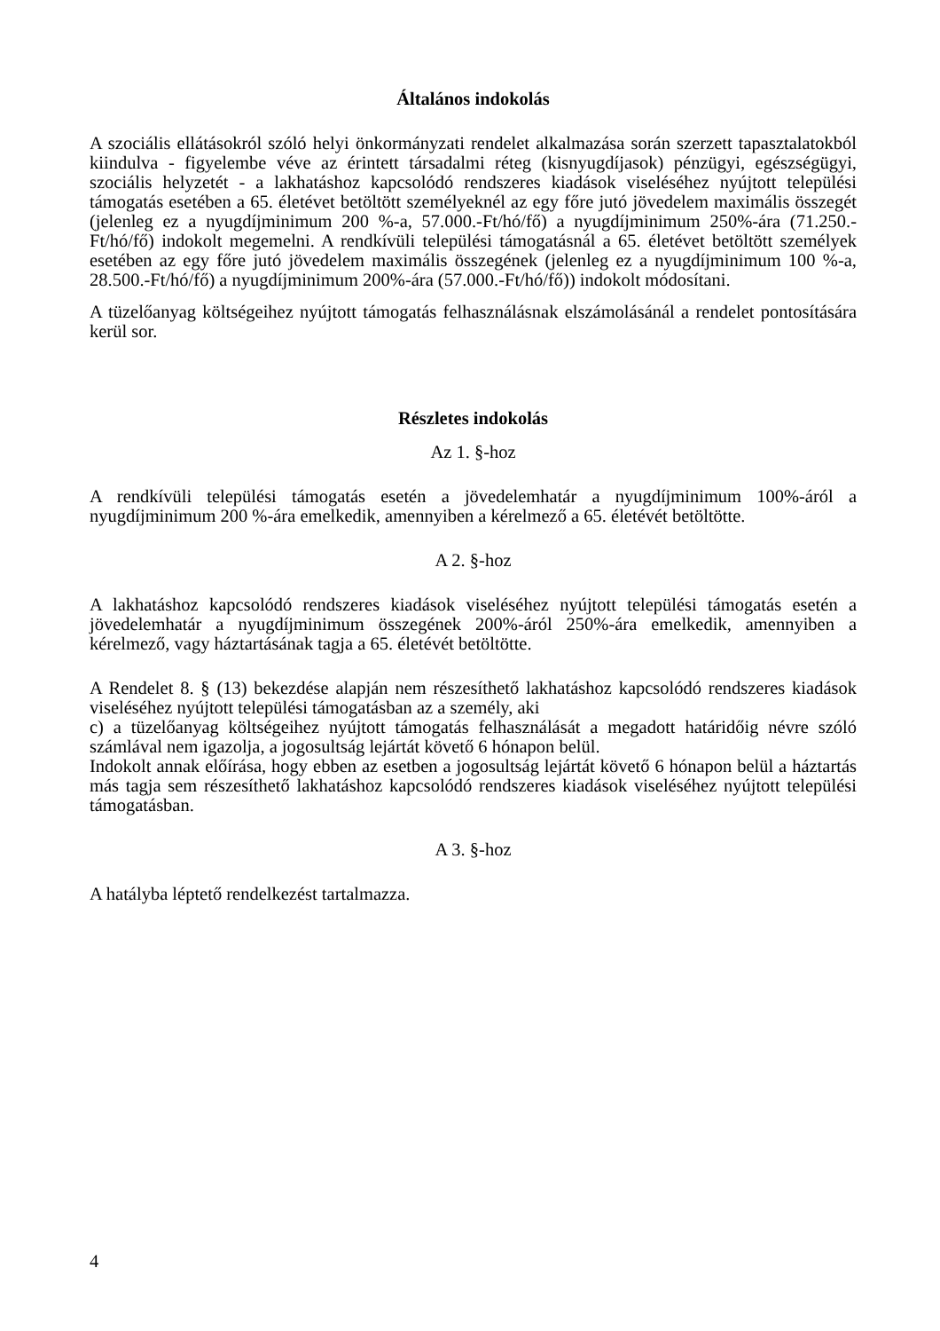Általános indokolás
A szociális ellátásokról szóló helyi önkormányzati rendelet alkalmazása során szerzett tapasztalatokból kiindulva - figyelembe véve az érintett társadalmi réteg (kisnyugdíjasok) pénzügyi, egészségügyi, szociális helyzetét - a lakhatáshoz kapcsolódó rendszeres kiadások viseléséhez nyújtott települési támogatás esetében a 65. életévet betöltött személyeknél az egy főre jutó jövedelem maximális összegét (jelenleg ez a nyugdíjminimum 200 %-a, 57.000.-Ft/hó/fő) a nyugdíjminimum 250%-ára (71.250.-Ft/hó/fő) indokolt megemelni. A rendkívüli települési támogatásnál a 65. életévet betöltött személyek esetében az egy főre jutó jövedelem maximális összegének (jelenleg ez a nyugdíjminimum 100 %-a, 28.500.-Ft/hó/fő) a nyugdíjminimum 200%-ára (57.000.-Ft/hó/fő)) indokolt módosítani.
A tüzelőanyag költségeihez nyújtott támogatás felhasználásnak elszámolásánál a rendelet pontosítására kerül sor.
Részletes indokolás
Az 1. §-hoz
A rendkívüli települési támogatás esetén a jövedelemhatár a nyugdíjminimum 100%-áról a nyugdíjminimum 200 %-ára emelkedik, amennyiben a kérelmező a 65. életévét betöltötte.
A 2. §-hoz
A lakhatáshoz kapcsolódó rendszeres kiadások viseléséhez nyújtott települési támogatás esetén a jövedelemhatár a nyugdíjminimum összegének 200%-áról 250%-ára emelkedik, amennyiben a kérelmező, vagy háztartásának tagja a 65. életévét betöltötte.
A Rendelet 8. § (13) bekezdése alapján nem részesíthető lakhatáshoz kapcsolódó rendszeres kiadások viseléséhez nyújtott települési támogatásban az a személy, aki
c) a tüzelőanyag költségeihez nyújtott támogatás felhasználását a megadott határidőig névre szóló számlával nem igazolja, a jogosultság lejártát követő 6 hónapon belül.
Indokolt annak előírása, hogy ebben az esetben a jogosultság lejártát követő 6 hónapon belül a háztartás más tagja sem részesíthető lakhatáshoz kapcsolódó rendszeres kiadások viseléséhez nyújtott települési támogatásban.
A 3. §-hoz
A hatályba léptető rendelkezést tartalmazza.
4